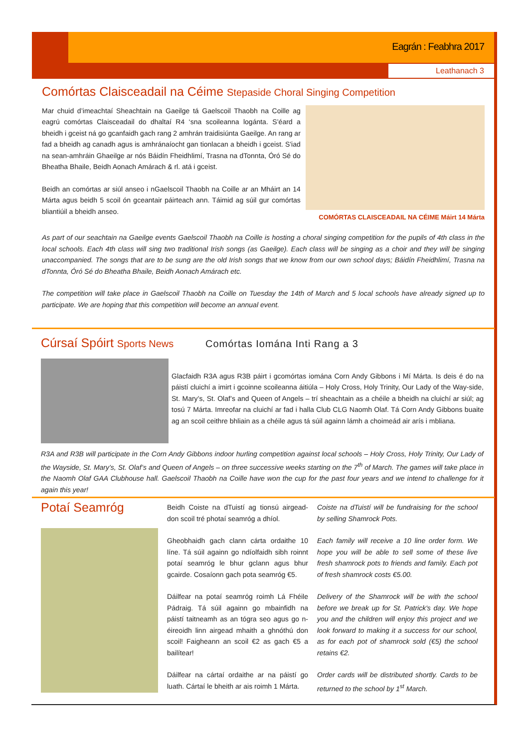Eagrán : Feabhra 2017
Leathanach 3
Comórtas Claisceadail na Céime Stepaside Choral Singing Competition
Mar chuid d’imeachtaí Sheachtain na Gaeilge tá Gaelscoil Thaobh na Coille ag eagrú comórtas Claisceadail do dhaltaí R4 ‘sna scoileanna logánta. S’éard a bheidh i gceist ná go gcanfaidh gach rang 2 amhrán traidisiúnta Gaeilge. An rang ar fad a bheidh ag canadh agus is amhránaíocht gan tionlacan a bheidh i gceist. S'iad na sean-amhráin Ghaeilge ar nós Báidín Fheidhlimí, Trasna na dTonnta, Óró Sé do Bheatha Bhaile, Beidh Aonach Amárach & rl. atá i gceist.
Beidh an comórtas ar siúl anseo i nGaelscoil Thaobh na Coille ar an Mháirt an 14 Márta agus beidh 5 scoil ón gceantair páirteach ann. Táimid ag súil gur comórtas bliantiúil a bheidh anseo.
COMÓRTAS CLAISCEADAIL NA CÉIME Máirt 14 Márta
As part of our seachtain na Gaeilge events Gaelscoil Thaobh na Coille is hosting a choral singing competition for the pupils of 4th class in the local schools. Each 4th class will sing two traditional Irish songs (as Gaeilge). Each class will be singing as a choir and they will be singing unaccompanied. The songs that are to be sung are the old Irish songs that we know from our own school days; Báidín Fheidhlimí, Trasna na dTonnta, Óró Sé do Bheatha Bhaile, Beidh Aonach Amárach etc.
The competition will take place in Gaelscoil Thaobh na Coille on Tuesday the 14th of March and 5 local schools have already signed up to participate. We are hoping that this competition will become an annual event.
Cúrsaí Spóirt Sports News
Comórtas Iomána Inti Rang a 3
Glacfaidh R3A agus R3B páirt i gcomórtas iomána Corn Andy Gibbons i Mí Márta. Is deis é do na páistí cluichí a imirt i gcoinne scoileanna áitiúla – Holy Cross, Holy Trinity, Our Lady of the Way-side, St. Mary’s, St. Olaf’s and Queen of Angels – trí sheachtain as a chéile a bheidh na cluichí ar siúl; ag tosú 7 Márta. Imreofar na cluichí ar fad i halla Club CLG Naomh Olaf. Tá Corn Andy Gibbons buaite ag an scoil ceithre bhliain as a chéile agus tá súil againn lámh a choimeád air arís i mbliana.
R3A and R3B will participate in the Corn Andy Gibbons indoor hurling competition against local schools – Holy Cross, Holy Trinity, Our Lady of the Wayside, St. Mary’s, St. Olaf’s and Queen of Angels – on three successive weeks starting on the 7<sup>th</sup> of March. The games will take place in the Naomh Olaf GAA Clubhouse hall. Gaelscoil Thaobh na Coille have won the cup for the past four years and we intend to challenge for it again this year!
Potaí Seamróg
Beidh Coiste na dTuistí ag tionsú airgead-don scoil tré photaí seamróg a dhíol.
Gheobhaidh gach clann cárta ordaithe 10 líne. Tá súil againn go ndíolfaidh sibh roinnt potaí seamróg le bhur gclann agus bhur gcairde. Cosaíonn gach pota seamróg €5.
Dáilfear na potaí seamróg roimh Lá Fhéile Pádraig. Tá súil againn go mbainfidh na páistí taitneamh as an tógra seo agus go n-éireoidh linn airgead mhaith a ghnóthú don scoil! Faigheann an scoil €2 as gach €5 a bailítear!
Dáilfear na cártaí ordaithe ar na páistí go luath. Cártaí le bheith ar ais roimh 1 Márta.
Coiste na dTuistí will be fundraising for the school by selling Shamrock Pots.
Each family will receive a 10 line order form. We hope you will be able to sell some of these live fresh shamrock pots to friends and family. Each pot of fresh shamrock costs €5.00.
Delivery of the Shamrock will be with the school before we break up for St. Patrick's day. We hope you and the children will enjoy this project and we look forward to making it a success for our school, as for each pot of shamrock sold (€5) the school retains €2.
Order cards will be distributed shortly. Cards to be returned to the school by 1<sup>st</sup> March.